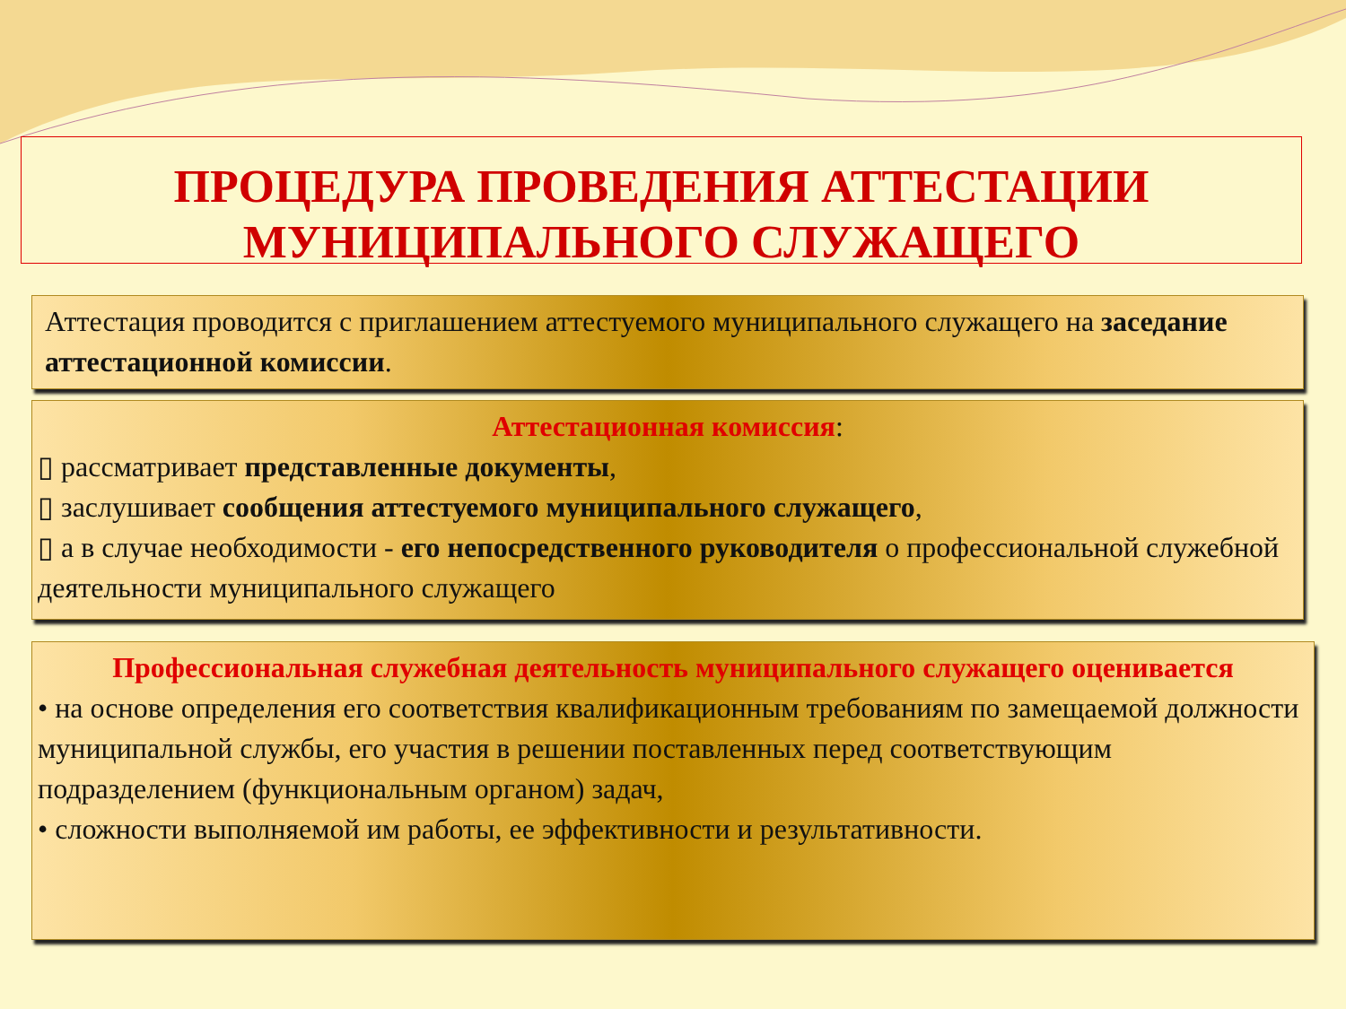ПРОЦЕДУРА ПРОВЕДЕНИЯ АТТЕСТАЦИИ МУНИЦИПАЛЬНОГО СЛУЖАЩЕГО
Аттестация проводится с приглашением аттестуемого муниципального служащего на заседание аттестационной комиссии.
Аттестационная комиссия:
▯ рассматривает представленные документы,
▯ заслушивает сообщения аттестуемого муниципального служащего,
▯ а в случае необходимости - его непосредственного руководителя о профессиональной служебной деятельности муниципального служащего
Профессиональная служебная деятельность муниципального служащего оценивается
• на основе определения его соответствия квалификационным требованиям по замещаемой должности муниципальной службы, его участия в решении поставленных перед соответствующим подразделением (функциональным органом) задач,
• сложности выполняемой им работы, ее эффективности и результативности.